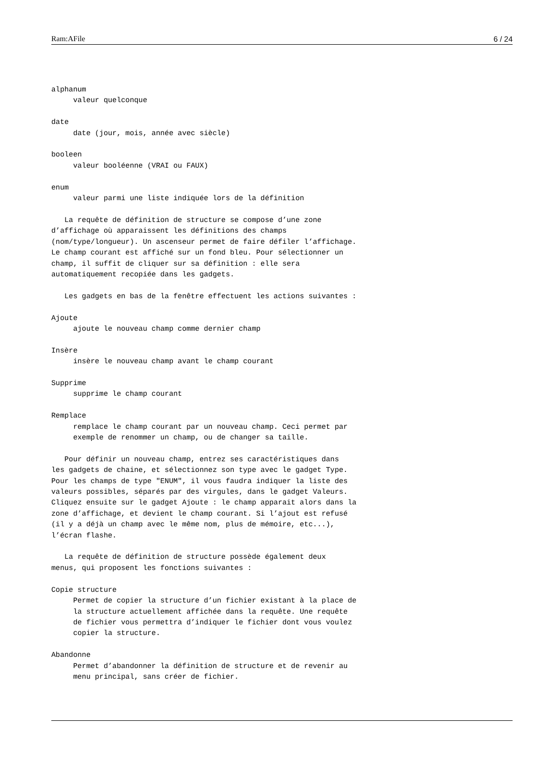Ram:AFile 6 / 24
alphanum
     valeur quelconque

date
     date (jour, mois, année avec siècle)

booleen
     valeur booléenne (VRAI ou FAUX)

enum
     valeur parmi une liste indiquée lors de la définition

   La requête de définition de structure se compose d’une zone
d’affichage où apparaissent les définitions des champs
(nom/type/longueur). Un ascenseur permet de faire défiler l’affichage.
Le champ courant est affiché sur un fond bleu. Pour sélectionner un
champ, il suffit de cliquer sur sa définition : elle sera
automatiquement recopiée dans les gadgets.

   Les gadgets en bas de la fenêtre effectuent les actions suivantes :

Ajoute
     ajoute le nouveau champ comme dernier champ

Insère
     insère le nouveau champ avant le champ courant

Supprime
     supprime le champ courant

Remplace
     remplace le champ courant par un nouveau champ. Ceci permet par
     exemple de renommer un champ, ou de changer sa taille.

   Pour définir un nouveau champ, entrez ses caractéristiques dans
les gadgets de chaine, et sélectionnez son type avec le gadget Type.
Pour les champs de type "ENUM", il vous faudra indiquer la liste des
valeurs possibles, séparés par des virgules, dans le gadget Valeurs.
Cliquez ensuite sur le gadget Ajoute : le champ apparait alors dans la
zone d’affichage, et devient le champ courant. Si l’ajout est refusé
(il y a déjà un champ avec le même nom, plus de mémoire, etc...),
l’écran flashe.

   La requête de définition de structure possède également deux
menus, qui proposent les fonctions suivantes :

Copie structure
     Permet de copier la structure d’un fichier existant à la place de
     la structure actuellement affichée dans la requête. Une requête
     de fichier vous permettra d’indiquer le fichier dont vous voulez
     copier la structure.

Abandonne
     Permet d’abandonner la définition de structure et de revenir au
     menu principal, sans créer de fichier.